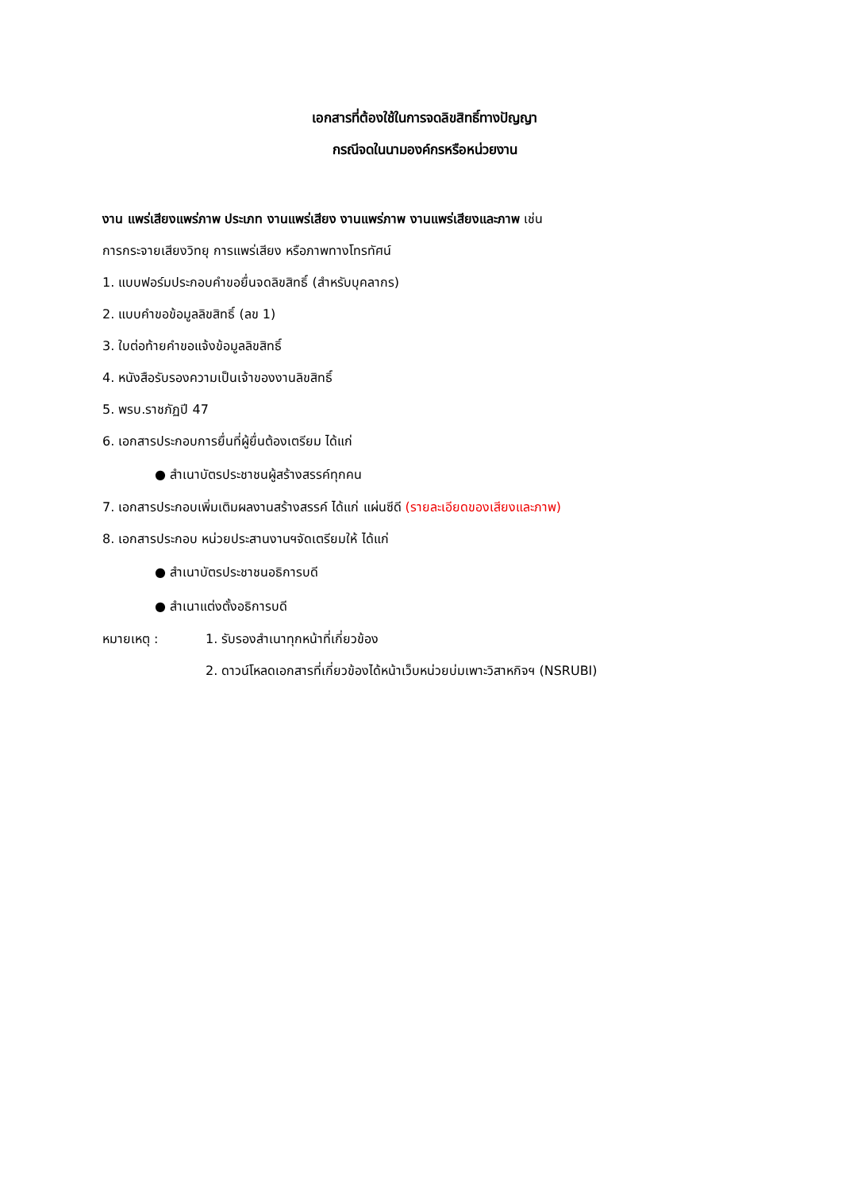เอกสารที่ต้องใช้ในการจดลิขสิทธิ์ทางปัญญา
กรณีจดในนามองค์กรหรือหน่วยงาน
งาน แพร่เสียงแพร่ภาพ ประเภท งานแพร่เสียง งานแพร่ภาพ งานแพร่เสียงและภาพ เช่น
การกระจายเสียงวิทยุ การแพร่เสียง หรือภาพทางโทรทัศน์
1. แบบฟอร์มประกอบคำขอยื่นจดลิขสิทธิ์ (สำหรับบุคลากร)
2. แบบคำขอข้อมูลลิขสิทธิ์ (ลข 1)
3. ใบต่อท้ายคำขอแจ้งข้อมูลลิขสิทธิ์
4. หนังสือรับรองความเป็นเจ้าของงานลิขสิทธิ์
5. พรบ.ราชภัฏปี 47
6. เอกสารประกอบการยื่นที่ผู้ยื่นต้องเตรียม ได้แก่
● สำเนาบัตรประชาชนผู้สร้างสรรค์ทุกคน
7. เอกสารประกอบเพิ่มเติมผลงานสร้างสรรค์ ได้แก่ แผ่นซีดี (รายละเอียดของเสียงและภาพ)
8. เอกสารประกอบ หน่วยประสานงานฯจัดเตรียมให้ ได้แก่
● สำเนาบัตรประชาชนอธิการบดี
● สำเนาแต่งตั้งอธิการบดี
| หมายเหตุ : | 1. รับรองสำเนาทุกหน้าที่เกี่ยวข้อง |
| | 2. ดาวน์โหลดเอกสารที่เกี่ยวข้องได้หน้าเว็บหน่วยบ่มเพาะวิสาหกิจฯ (NSRUBI) |